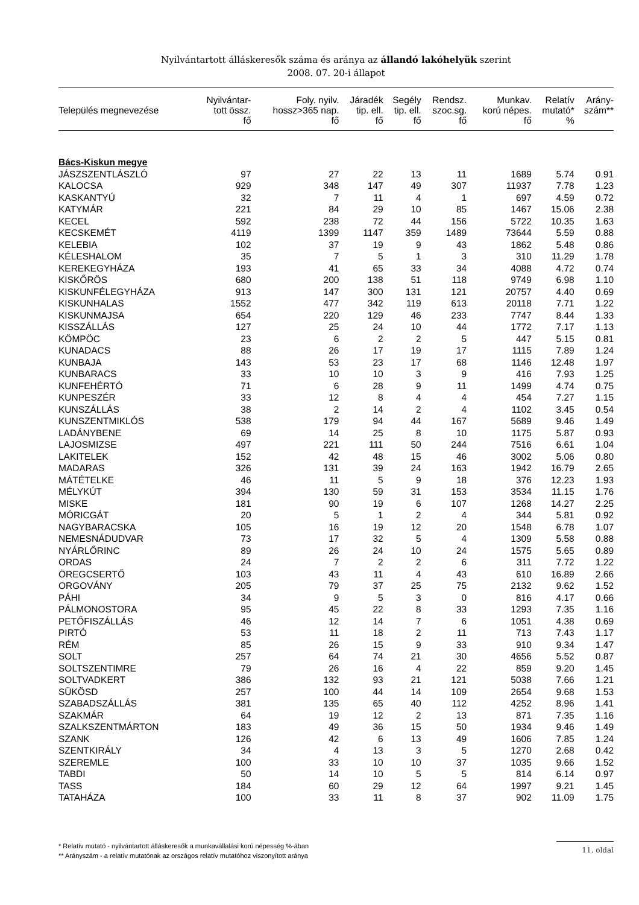Nyilvántartott álláskeresők száma és aránya az állandó lakóhelyük szerint
2008. 07. 20-i állapot
| Település megnevezése | Nyilvántar- tott össz. fő | Foly. nyilv. hossz>365 nap. fő | Járadék tip. ell. fő | Segély tip. ell. fő | Rendsz. szoc.sg. fő | Munkav. korú népes. fő | Relatív mutató* % | Arány- szám** |
| --- | --- | --- | --- | --- | --- | --- | --- | --- |
| Bács-Kiskun megye | | | | | | | | |
| JÁSZSZENTLÁSZLÓ | 97 | 27 | 22 | 13 | 11 | 1689 | 5.74 | 0.91 |
| KALOCSA | 929 | 348 | 147 | 49 | 307 | 11937 | 7.78 | 1.23 |
| KASKANTYÚ | 32 | 7 | 11 | 4 | 1 | 697 | 4.59 | 0.72 |
| KATYMÁR | 221 | 84 | 29 | 10 | 85 | 1467 | 15.06 | 2.38 |
| KECEL | 592 | 238 | 72 | 44 | 156 | 5722 | 10.35 | 1.63 |
| KECSKEMÉT | 4119 | 1399 | 1147 | 359 | 1489 | 73644 | 5.59 | 0.88 |
| KELEBIA | 102 | 37 | 19 | 9 | 43 | 1862 | 5.48 | 0.86 |
| KÉLESHALOM | 35 | 7 | 5 | 1 | 3 | 310 | 11.29 | 1.78 |
| KEREKEGYHÁZA | 193 | 41 | 65 | 33 | 34 | 4088 | 4.72 | 0.74 |
| KISKŐRÖS | 680 | 200 | 138 | 51 | 118 | 9749 | 6.98 | 1.10 |
| KISKUNFÉLEGYHÁZA | 913 | 147 | 300 | 131 | 121 | 20757 | 4.40 | 0.69 |
| KISKUNHALAS | 1552 | 477 | 342 | 119 | 613 | 20118 | 7.71 | 1.22 |
| KISKUNMAJSA | 654 | 220 | 129 | 46 | 233 | 7747 | 8.44 | 1.33 |
| KISSZÁLLÁS | 127 | 25 | 24 | 10 | 44 | 1772 | 7.17 | 1.13 |
| KÖMPÖC | 23 | 6 | 2 | 2 | 5 | 447 | 5.15 | 0.81 |
| KUNADACS | 88 | 26 | 17 | 19 | 17 | 1115 | 7.89 | 1.24 |
| KUNBAJA | 143 | 53 | 23 | 17 | 68 | 1146 | 12.48 | 1.97 |
| KUNBARACS | 33 | 10 | 10 | 3 | 9 | 416 | 7.93 | 1.25 |
| KUNFEHÉRTÓ | 71 | 6 | 28 | 9 | 11 | 1499 | 4.74 | 0.75 |
| KUNPESZÉR | 33 | 12 | 8 | 4 | 4 | 454 | 7.27 | 1.15 |
| KUNSZÁLLÁS | 38 | 2 | 14 | 2 | 4 | 1102 | 3.45 | 0.54 |
| KUNSZENTMIKLÓS | 538 | 179 | 94 | 44 | 167 | 5689 | 9.46 | 1.49 |
| LADÁNYBENE | 69 | 14 | 25 | 8 | 10 | 1175 | 5.87 | 0.93 |
| LAJOSMIZSE | 497 | 221 | 111 | 50 | 244 | 7516 | 6.61 | 1.04 |
| LAKITELEK | 152 | 42 | 48 | 15 | 46 | 3002 | 5.06 | 0.80 |
| MADARAS | 326 | 131 | 39 | 24 | 163 | 1942 | 16.79 | 2.65 |
| MÁTÉTELKE | 46 | 11 | 5 | 9 | 18 | 376 | 12.23 | 1.93 |
| MÉLYKÚT | 394 | 130 | 59 | 31 | 153 | 3534 | 11.15 | 1.76 |
| MISKE | 181 | 90 | 19 | 6 | 107 | 1268 | 14.27 | 2.25 |
| MÓRICGÁT | 20 | 5 | 1 | 2 | 4 | 344 | 5.81 | 0.92 |
| NAGYBARACSKA | 105 | 16 | 19 | 12 | 20 | 1548 | 6.78 | 1.07 |
| NEMESNÁDUDVAR | 73 | 17 | 32 | 5 | 4 | 1309 | 5.58 | 0.88 |
| NYÁRLŐRINC | 89 | 26 | 24 | 10 | 24 | 1575 | 5.65 | 0.89 |
| ORDAS | 24 | 7 | 2 | 2 | 6 | 311 | 7.72 | 1.22 |
| ÖREGCSERTŐ | 103 | 43 | 11 | 4 | 43 | 610 | 16.89 | 2.66 |
| ORGOVÁNY | 205 | 79 | 37 | 25 | 75 | 2132 | 9.62 | 1.52 |
| PÁHI | 34 | 9 | 5 | 3 | 0 | 816 | 4.17 | 0.66 |
| PÁLMONOSTORA | 95 | 45 | 22 | 8 | 33 | 1293 | 7.35 | 1.16 |
| PETŐFISZÁLLÁS | 46 | 12 | 14 | 7 | 6 | 1051 | 4.38 | 0.69 |
| PIRTÓ | 53 | 11 | 18 | 2 | 11 | 713 | 7.43 | 1.17 |
| RÉM | 85 | 26 | 15 | 9 | 33 | 910 | 9.34 | 1.47 |
| SOLT | 257 | 64 | 74 | 21 | 30 | 4656 | 5.52 | 0.87 |
| SOLTSZENTIMRE | 79 | 26 | 16 | 4 | 22 | 859 | 9.20 | 1.45 |
| SOLTVADKERT | 386 | 132 | 93 | 21 | 121 | 5038 | 7.66 | 1.21 |
| SÜKÖSD | 257 | 100 | 44 | 14 | 109 | 2654 | 9.68 | 1.53 |
| SZABADSZÁLLÁS | 381 | 135 | 65 | 40 | 112 | 4252 | 8.96 | 1.41 |
| SZAKMÁR | 64 | 19 | 12 | 2 | 13 | 871 | 7.35 | 1.16 |
| SZALKSZENTMÁRTON | 183 | 49 | 36 | 15 | 50 | 1934 | 9.46 | 1.49 |
| SZANK | 126 | 42 | 6 | 13 | 49 | 1606 | 7.85 | 1.24 |
| SZENTKIRÁLY | 34 | 4 | 13 | 3 | 5 | 1270 | 2.68 | 0.42 |
| SZEREMLE | 100 | 33 | 10 | 10 | 37 | 1035 | 9.66 | 1.52 |
| TABDI | 50 | 14 | 10 | 5 | 5 | 814 | 6.14 | 0.97 |
| TASS | 184 | 60 | 29 | 12 | 64 | 1997 | 9.21 | 1.45 |
| TATAHÁZA | 100 | 33 | 11 | 8 | 37 | 902 | 11.09 | 1.75 |
* Relatív mutató - nyilvántartott álláskeresők a munkavállalási korú népesség %-ában
** Arányszám - a relatív mutatónak az országos relatív mutatóhoz viszonyított aránya
11. oldal